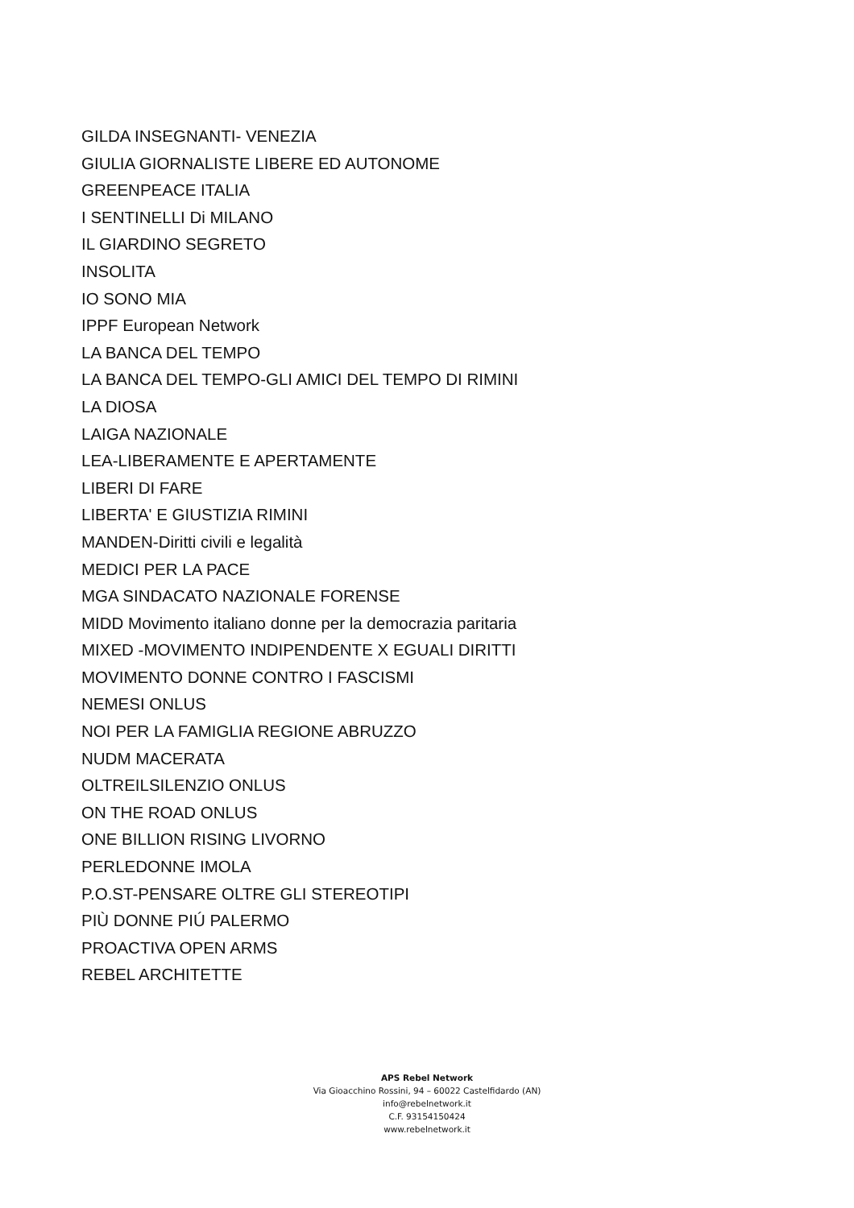GILDA INSEGNANTI- VENEZIA
GIULIA GIORNALISTE LIBERE ED AUTONOME
GREENPEACE ITALIA
I SENTINELLI Di MILANO
IL GIARDINO SEGRETO
INSOLITA
IO SONO MIA
IPPF European Network
LA BANCA DEL TEMPO
LA BANCA DEL TEMPO-GLI AMICI DEL TEMPO DI RIMINI
LA DIOSA
LAIGA NAZIONALE
LEA-LIBERAMENTE E APERTAMENTE
LIBERI DI FARE
LIBERTA' E GIUSTIZIA RIMINI
MANDEN-Diritti civili e legalità
MEDICI PER LA PACE
MGA SINDACATO NAZIONALE FORENSE
MIDD Movimento italiano donne per la democrazia paritaria
MIXED -MOVIMENTO INDIPENDENTE X EGUALI DIRITTI
MOVIMENTO DONNE CONTRO I FASCISMI
NEMESI ONLUS
NOI PER LA FAMIGLIA REGIONE ABRUZZO
NUDM MACERATA
OLTREILSILENZIO ONLUS
ON THE ROAD ONLUS
ONE BILLION RISING LIVORNO
PERLEDONNE IMOLA
P.O.ST-PENSARE OLTRE GLI STEREOTIPI
PIÙ DONNE PIÚ PALERMO
PROACTIVA OPEN ARMS
REBEL ARCHITETTE
APS Rebel Network
Via Gioacchino Rossini, 94 – 60022 Castelfidardo (AN)
info@rebelnetwork.it
C.F. 93154150424
www.rebelnetwork.it